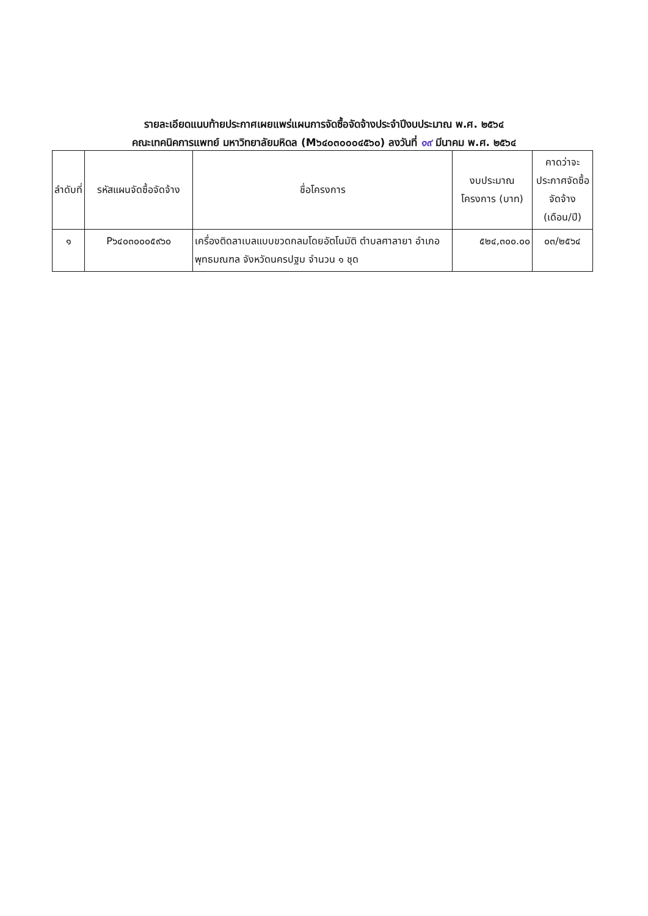รายละเอียดแนบท้ายประกาศเผยแพร่แผนการจัดซื้อจัดจ้างประจำปีงบประมาณ พ.ศ. ๒๕๖๔
คณะเทคนิคการแพทย์ มหาวิทยาลัยมหิดล (M๖๔๐๓๐๐๐๔๕๖๐) ลงวันที่ ๑๙ มีนาคม พ.ศ. ๒๕๖๔
| ลำดับที่ | รหัสแผนจัดซื้อจัดจ้าง | ชื่อโครงการ | งบประมาณโครงการ (บาท) | คาดว่าจะประกาศจัดซื้อจัดจ้าง (เดือน/ปี) |
| --- | --- | --- | --- | --- |
| ๑ | P๖๔๐๓๐๐๐๕๙๖๐ | เครื่องติดลาเบลแบบขวดกลมโดยอัตโนมัติ ตำบลศาลายา อำเภอพุทธมณฑล จังหวัดนครปฐม จำนวน ๑ ชุด | ๕๒๔,๓๐๐.๐๐ | ๐๓/๒๕๖๔ |